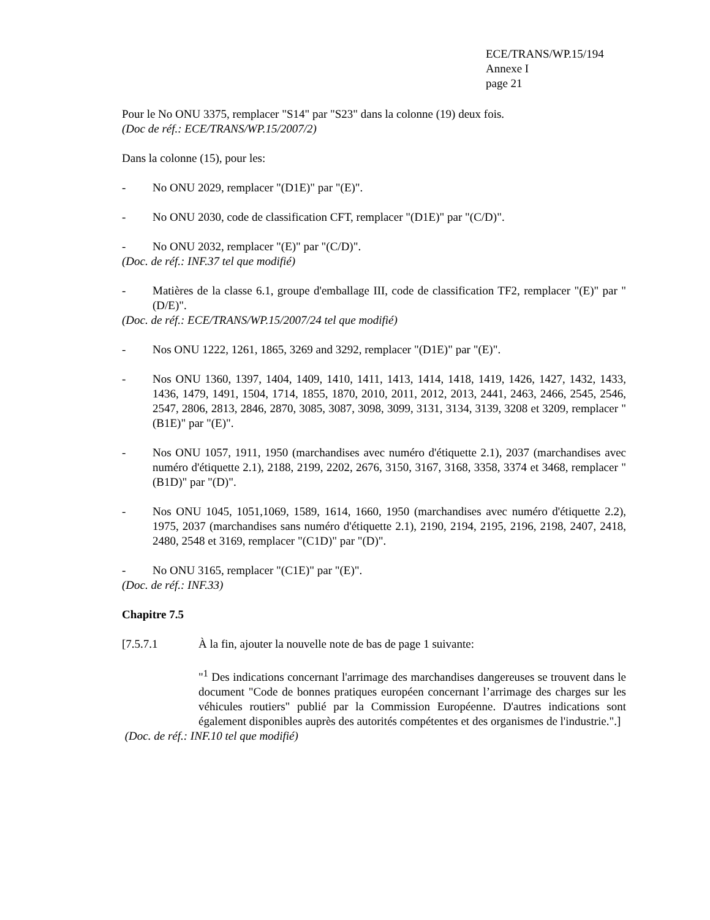ECE/TRANS/WP.15/194
Annexe I
page 21
Pour le No ONU 3375, remplacer "S14" par "S23" dans la colonne (19) deux fois.
(Doc de réf.: ECE/TRANS/WP.15/2007/2)
Dans la colonne (15), pour les:
- No ONU 2029, remplacer "(D1E)" par "(E)".
- No ONU 2030, code de classification CFT, remplacer "(D1E)" par "(C/D)".
- No ONU 2032, remplacer "(E)" par "(C/D)".
(Doc. de réf.: INF.37 tel que modifié)
- Matières de la classe 6.1, groupe d'emballage III, code de classification TF2, remplacer "(E)" par "(D/E)".
(Doc. de réf.: ECE/TRANS/WP.15/2007/24 tel que modifié)
- Nos ONU 1222, 1261, 1865, 3269 and 3292, remplacer "(D1E)" par "(E)".
- Nos ONU 1360, 1397, 1404, 1409, 1410, 1411, 1413, 1414, 1418, 1419, 1426, 1427, 1432, 1433, 1436, 1479, 1491, 1504, 1714, 1855, 1870, 2010, 2011, 2012, 2013, 2441, 2463, 2466, 2545, 2546, 2547, 2806, 2813, 2846, 2870, 3085, 3087, 3098, 3099, 3131, 3134, 3139, 3208 et 3209, remplacer "(B1E)" par "(E)".
- Nos ONU 1057, 1911, 1950 (marchandises avec numéro d'étiquette 2.1), 2037 (marchandises avec numéro d'étiquette 2.1), 2188, 2199, 2202, 2676, 3150, 3167, 3168, 3358, 3374 et 3468, remplacer "(B1D)" par "(D)".
- Nos ONU 1045, 1051,1069, 1589, 1614, 1660, 1950 (marchandises avec numéro d'étiquette 2.2), 1975, 2037 (marchandises sans numéro d'étiquette 2.1), 2190, 2194, 2195, 2196, 2198, 2407, 2418, 2480, 2548 et 3169, remplacer "(C1D)" par "(D)".
- No ONU 3165, remplacer "(C1E)" par "(E)".
(Doc. de réf.: INF.33)
Chapitre 7.5
[7.5.7.1 À la fin, ajouter la nouvelle note de bas de page 1 suivante:
"<sup>1</sup> Des indications concernant l'arrimage des marchandises dangereuses se trouvent dans le document "Code de bonnes pratiques européen concernant l’arrimage des charges sur les véhicules routiers" publié par la Commission Européenne. D'autres indications sont également disponibles auprès des autorités compétentes et des organismes de l'industrie.".]
(Doc. de réf.: INF.10 tel que modifié)